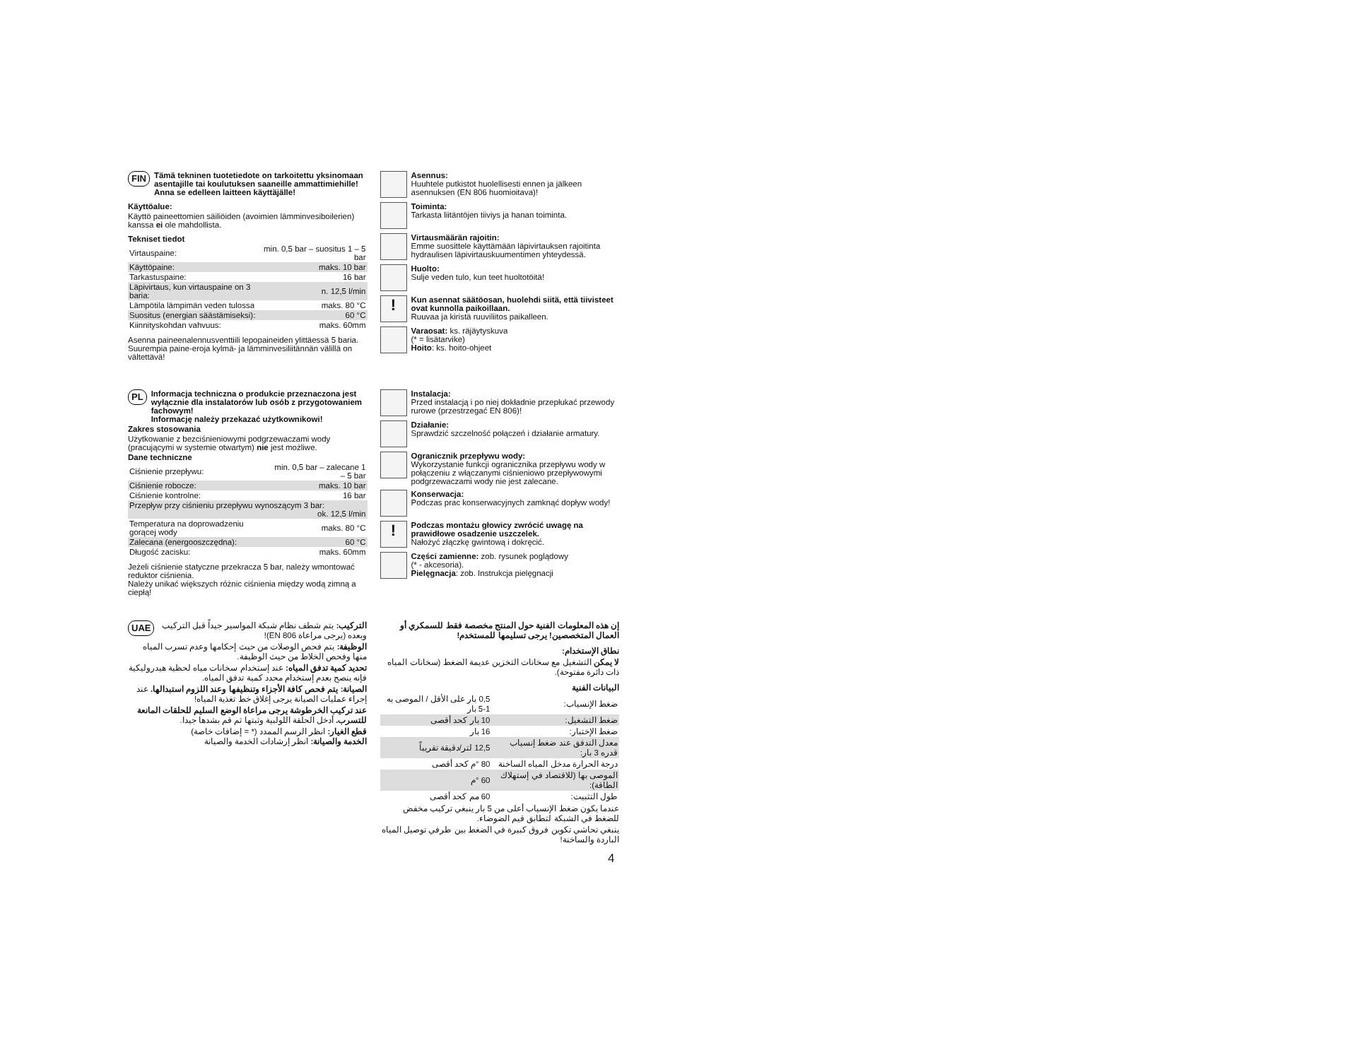FIN
Tämä tekninen tuotetiedote on tarkoitettu yksinomaan asentajille tai koulutuksen saaneille ammattimiehille!
Anna se edelleen laitteen käyttäjälle!
Käyttöalue:
Käyttö paineettomien säiliöiden (avoimien lämminvesiboilerien) kanssa ei ole mahdollista.
Tekniset tiedot
| Virtauspaine: | min. 0,5 bar – suositus 1 – 5 bar |
| Käyttöpaine: | maks. 10 bar |
| Tarkastuspaine: | 16 bar |
| Läpivirtaus, kun virtauspaine on 3 baria: | n. 12,5 l/min |
| Lämpötila lämpimän veden tulossa | maks. 80 °C |
| Suositus (energian säästämiseksi): | 60 °C |
| Kiinnityskohdan vahvuus: | maks. 60mm |
Asenna paineenalennusventtiili lepopaineiden ylittäessä 5 baria. Suurempia paine-eroja kylmä- ja lämminvesiliitännän välillä on vältettävä!
Asennus:
Huuhtele putkistot huolellisesti ennen ja jälkeen asennuksen (EN 806 huomioitava)!
Toiminta:
Tarkasta liitäntöjen tiiviys ja hanan toiminta.
Virtausmäärän rajoitin:
Emme suosittele käyttämään läpivirtauksen rajoitinta hydraulisen läpivirtauskuumentimen yhteydessä.
Huolto:
Sulje veden tulo, kun teet huoltotöitä!
!
Kun asennat säätöosan, huolehdi siitä, että tiivisteet ovat kunnolla paikoillaan.
Ruuvaa ja kiristä ruuviliitos paikalleen.
Varaosat: ks. räjäytyskuva
(* = lisätarvike)
Hoito: ks. hoito-ohjeet
PL
Informacja techniczna o produkcie przeznaczona jest wyłącznie dla instalatorów lub osób z przygotowaniem fachowym!
Informację należy przekazać użytkownikowi!
Zakres stosowania
Użytkowanie z bezciśnieniowymi podgrzewaczami wody (pracującymi w systemie otwartym) nie jest możliwe.
Dane techniczne
| Ciśnienie przepływu: | min. 0,5 bar – zalecane 1 – 5 bar |
| Ciśnienie robocze: | maks. 10 bar |
| Ciśnienie kontrolne: | 16 bar |
| Przepływ przy ciśnieniu przepływu wynoszącym 3 bar: ok. 12,5 l/min | |
| Temperatura na doprowadzeniu gorącej wody | maks. 80 °C |
| Zalecana (energooszczędna): | 60 °C |
| Długość zacisku: | maks. 60mm |
Jeżeli ciśnienie statyczne przekracza 5 bar, należy wmontować reduktor ciśnienia.
Należy unikać większych różnic ciśnienia między wodą zimną a ciepłą!
Instalacja:
Przed instalacją i po niej dokładnie przepłukać przewody rurowe (przestrzegać EN 806)!
Działanie:
Sprawdzić szczelność połączeń i działanie armatury.
Ogranicznik przepływu wody:
Wykorzystanie funkcji ogranicznika przepływu wody w połączeniu z włączanymi ciśnieniowo przepływowymi podgrzewaczami wody nie jest zalecane.
Konserwacja:
Podczas prac konserwacyjnych zamknąć dopływ wody!
!
Podczas montażu głowicy zwrócić uwagę na prawidłowe osadzenie uszczelek.
Nałożyć złączkę gwintową i dokręcić.
Części zamienne: zob. rysunek poglądowy
(* - akcesoria).
Pielęgnacja: zob. Instrukcja pielęgnacji
إن هذه المعلومات الفنية حول المنتج مخصصة فقط للسمكري أو العمال المتخصصين! يرجى تسليمها للمستخدم!
نطاق الإستخدام:
لا يمكن التشغيل مع سخانات التخزين عديمة الضغط (سخانات المياه ذات دائرة مفتوحة).
البيانات الفنية
| ضغط الإنسياب: | 0,5 بار على الأقل / الموصى به 1-5 بار |
| ضغط التشغيل: | 10 بار كحد أقصى |
| ضغط الإختبار: | 16 بار |
| معدل التدفق عند ضغط إنسياب قدره 3 بار: | 12,5 لتر/دقيقة تقريباً |
| درجة الحرارة مدخل المياه الساخنة | 80 °م كحد أقصى |
| الموصى بها (للاقتصاد في إستهلاك الطاقة): | 60 °م |
| طول التثبيت: | 60 مم كحد أقصى |
عندما يكون ضغط الإنسياب أعلى من 5 بار ينبغي تركيب مخفض للضغط في الشبكة لتطابق قيم الضوضاء.
ينبغي تحاشي تكوين فروق كبيرة في الضغط بين طرفي توصيل المياه الباردة والساخنة!
UAE التركيب: يتم شطف نظام شبكة المواسير جيداً قبل التركيب وبعده (يرجى مراعاة EN 806)!
الوظيفة: يتم فحص الوصلات من حيث إحكامها وعدم تسرب المياه منها وفحص الخلاط من حيث الوظيفة.
تحديد كمية تدفق المياه: عند إستخدام سخانات مياه لحظية هيدروليكية فإنه ينصح بعدم إستخدام محدد كمية تدفق المياه.
الصيانة: يتم فحص كافة الأجزاء وتنظيفها وعند اللزوم استبدالها. عند إجراء عمليات الصيانة يرجى إغلاق خط تغذية المياه!
عند تركيب الخرطوشة يرجى مراعاة الوضع السليم للحلقات المانعة للتسرب. أدخل الحلقة اللولبية وثبتها ثم قم بشدها جيدا.
قطع الغيار: انظر الرسم الممدد (* = إضافات خاصة)
الخدمة والصيانة: انظر إرشادات الخدمة والصيانة
4